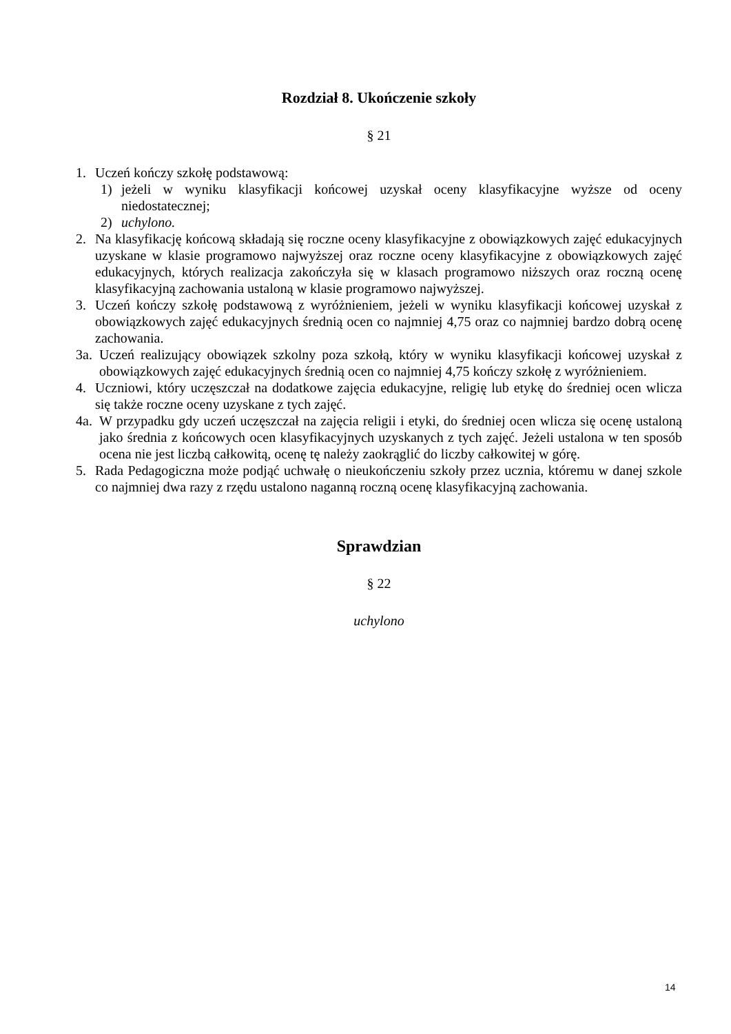Rozdział 8. Ukończenie szkoły
§ 21
1. Uczeń kończy szkołę podstawową:
1) jeżeli w wyniku klasyfikacji końcowej uzyskał oceny klasyfikacyjne wyższe od oceny niedostatecznej;
2) uchylono.
2. Na klasyfikację końcową składają się roczne oceny klasyfikacyjne z obowiązkowych zajęć edukacyjnych uzyskane w klasie programowo najwyższej oraz roczne oceny klasyfikacyjne z obowiązkowych zajęć edukacyjnych, których realizacja zakończyła się w klasach programowo niższych oraz roczną ocenę klasyfikacyjną zachowania ustaloną w klasie programowo najwyższej.
3. Uczeń kończy szkołę podstawową z wyróżnieniem, jeżeli w wyniku klasyfikacji końcowej uzyskał z obowiązkowych zajęć edukacyjnych średnią ocen co najmniej 4,75 oraz co najmniej bardzo dobrą ocenę zachowania.
3a. Uczeń realizujący obowiązek szkolny poza szkołą, który w wyniku klasyfikacji końcowej uzyskał z obowiązkowych zajęć edukacyjnych średnią ocen co najmniej 4,75 kończy szkołę z wyróżnieniem.
4. Uczniowi, który uczęszczał na dodatkowe zajęcia edukacyjne, religię lub etykę do średniej ocen wlicza się także roczne oceny uzyskane z tych zajęć.
4a. W przypadku gdy uczeń uczęszczał na zajęcia religii i etyki, do średniej ocen wlicza się ocenę ustaloną jako średnia z końcowych ocen klasyfikacyjnych uzyskanych z tych zajęć. Jeżeli ustalona w ten sposób ocena nie jest liczbą całkowitą, ocenę tę należy zaokrąglić do liczby całkowitej w górę.
5. Rada Pedagogiczna może podjąć uchwałę o nieukończeniu szkoły przez ucznia, któremu w danej szkole co najmniej dwa razy z rzędu ustalono naganną roczną ocenę klasyfikacyjną zachowania.
Sprawdzian
§ 22
uchylono
14